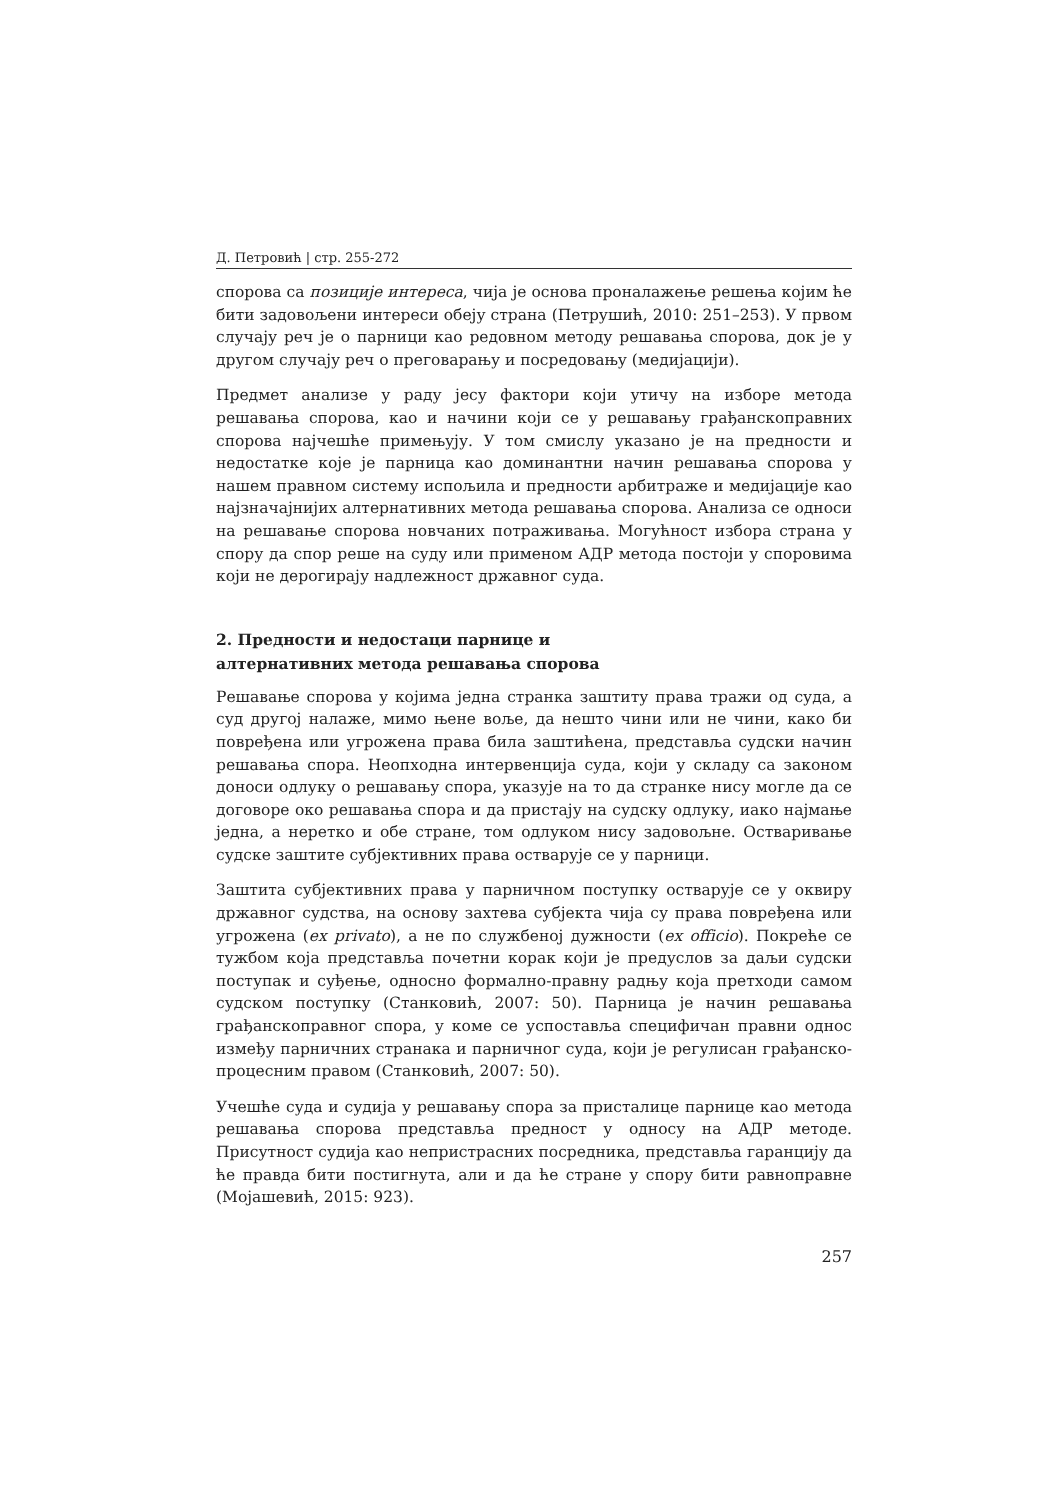Д. Петровић | стр. 255-272
спорова са позиције интереса, чија је основа проналажење решења којим ће бити задовољени интереси обеју страна (Петрушић, 2010: 251–253). У првом случају реч је о парници као редовном методу решавања спорова, док је у другом случају реч о преговарању и посредовању (медијацији).
Предмет анализе у раду јесу фактори који утичу на изборе метода решавања спорова, као и начини који се у решавању грађанскоправних спорова најчешће примењују. У том смислу указано је на предности и недостатке које је парница као доминантни начин решавања спорова у нашем правном систему испољила и предности арбитраже и медијације као најзначајнијих алтернативних метода решавања спорова. Анализа се односи на решавање спорова новчаних потраживања. Могућност избора страна у спору да спор реше на суду или применом АДР метода постоји у споровима који не дерогирају надлежност државног суда.
2. Предности и недостаци парнице и
алтернативних метода решавања спорова
Решавање спорова у којима једна странка заштиту права тражи од суда, а суд другој налаже, мимо њене воље, да нешто чини или не чини, како би повређена или угрожена права била заштићена, представља судски начин решавања спора. Неопходна интервенција суда, који у складу са законом доноси одлуку о решавању спора, указује на то да странке нису могле да се договоре око решавања спора и да пристају на судску одлуку, иако најмање једна, а неретко и обе стране, том одлуком нису задовољне. Остваривање судске заштите субјективних права остварује се у парници.
Заштита субјективних права у парничном поступку остварује се у оквиру државног судства, на основу захтева субјекта чија су права повређена или угрожена (ex privato), а не по службеној дужности (ex officio). Покреће се тужбом која представља почетни корак који је предуслов за даљи судски поступак и суђење, односно формално-правну радњу која претходи самом судском поступку (Станковић, 2007: 50). Парница је начин решавања грађанскоправног спора, у коме се успоставља специфичан правни однос између парничних странака и парничног суда, који је регулисан грађанско-процесним правом (Станковић, 2007: 50).
Учешће суда и судија у решавању спора за присталице парнице као метода решавања спорова представља предност у односу на АДР методе. Присутност судија као непристрасних посредника, представља гаранцију да ће правда бити постигнута, али и да ће стране у спору бити равноправне (Мојашевић, 2015: 923).
257